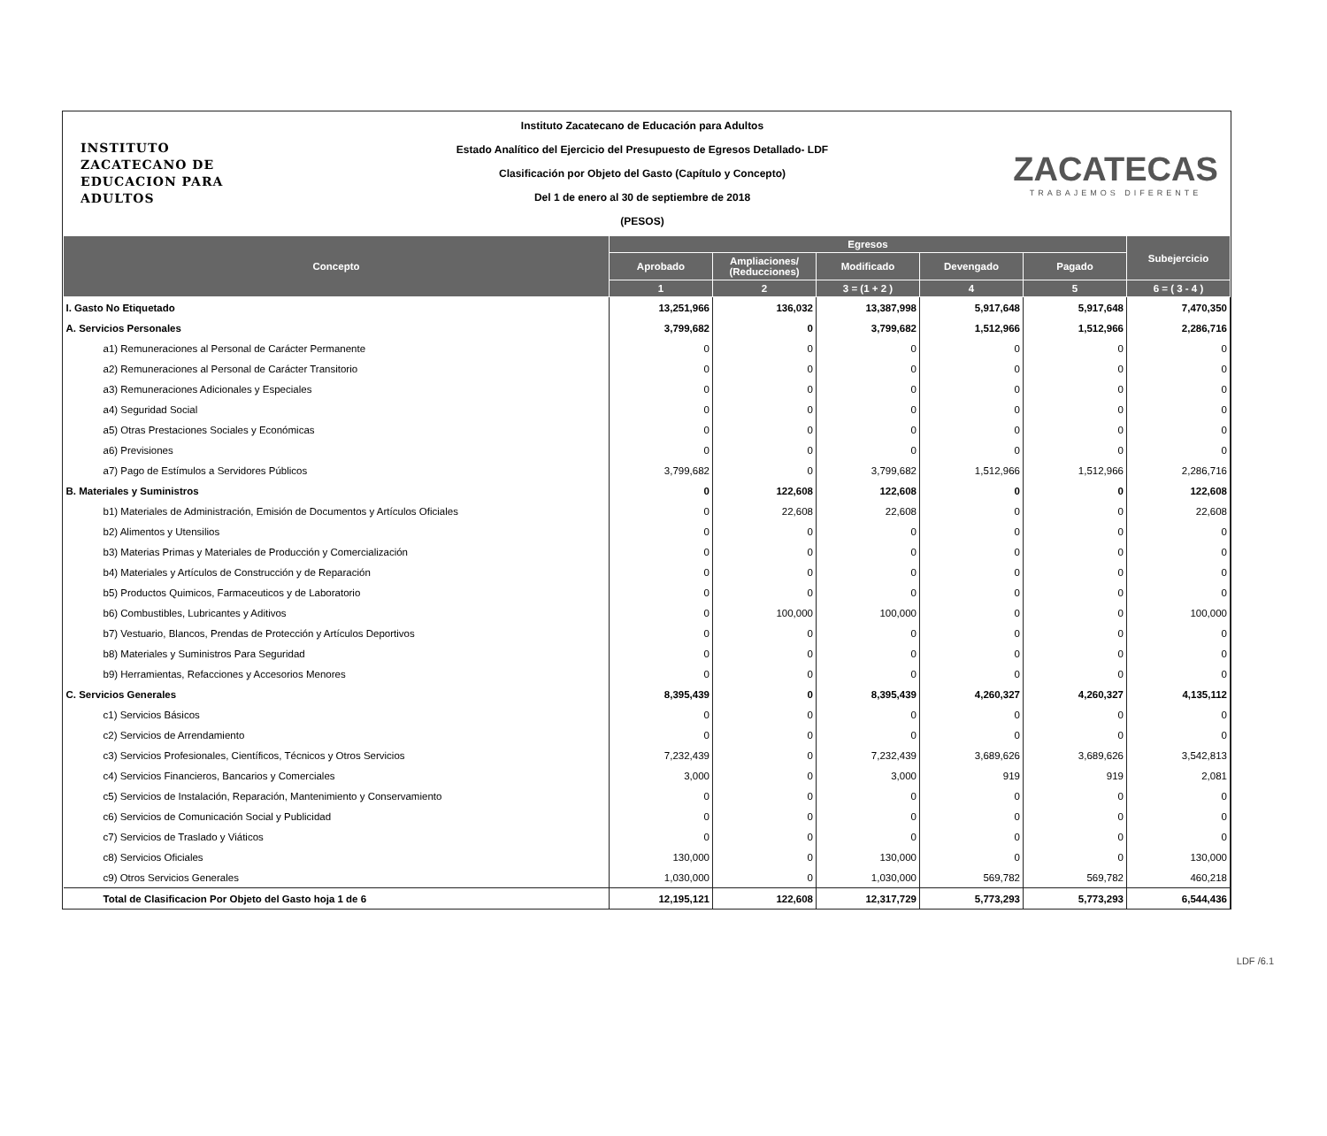INSTITUTO
ZACATECANO DE
EDUCACION PARA
ADULTOS
Instituto Zacatecano de Educación para Adultos
Estado Analítico del Ejercicio del Presupuesto de Egresos Detallado- LDF
Clasificación por Objeto del Gasto (Capítulo y Concepto)
Del 1 de enero al 30 de septiembre de 2018
(PESOS)
ZACATECAS
TRABAJEMOS DIFERENTE
| Concepto | Egresos | | | | | Subejercicio |
| --- | --- | --- | --- | --- | --- | --- |
| | Aprobado | Ampliaciones/ (Reducciones) | Modificado | Devengado | Pagado | |
| | 1 | 2 | 3 = (1 + 2 ) | 4 | 5 | 6 = ( 3 - 4 ) |
| I. Gasto No Etiquetado | 13,251,966 | 136,032 | 13,387,998 | 5,917,648 | 5,917,648 | 7,470,350 |
| A. Servicios Personales | 3,799,682 | 0 | 3,799,682 | 1,512,966 | 1,512,966 | 2,286,716 |
| a1) Remuneraciones al Personal de Carácter Permanente | 0 | 0 | 0 | 0 | 0 | 0 |
| a2) Remuneraciones al Personal de Carácter Transitorio | 0 | 0 | 0 | 0 | 0 | 0 |
| a3) Remuneraciones Adicionales y Especiales | 0 | 0 | 0 | 0 | 0 | 0 |
| a4) Seguridad Social | 0 | 0 | 0 | 0 | 0 | 0 |
| a5) Otras Prestaciones Sociales y Económicas | 0 | 0 | 0 | 0 | 0 | 0 |
| a6) Previsiones | 0 | 0 | 0 | 0 | 0 | 0 |
| a7) Pago de Estímulos a Servidores Públicos | 3,799,682 | 0 | 3,799,682 | 1,512,966 | 1,512,966 | 2,286,716 |
| B. Materiales y Suministros | 0 | 122,608 | 122,608 | 0 | 0 | 122,608 |
| b1) Materiales de Administración, Emisión de Documentos y Artículos Oficiales | 0 | 22,608 | 22,608 | 0 | 0 | 22,608 |
| b2) Alimentos y Utensilios | 0 | 0 | 0 | 0 | 0 | 0 |
| b3) Materias Primas y Materiales de Producción y Comercialización | 0 | 0 | 0 | 0 | 0 | 0 |
| b4) Materiales y Artículos de Construcción y de Reparación | 0 | 0 | 0 | 0 | 0 | 0 |
| b5) Productos Quimicos, Farmaceuticos y de Laboratorio | 0 | 0 | 0 | 0 | 0 | 0 |
| b6) Combustibles, Lubricantes y Aditivos | 0 | 100,000 | 100,000 | 0 | 0 | 100,000 |
| b7) Vestuario, Blancos, Prendas de Protección y Artículos Deportivos | 0 | 0 | 0 | 0 | 0 | 0 |
| b8) Materiales y Suministros Para Seguridad | 0 | 0 | 0 | 0 | 0 | 0 |
| b9) Herramientas, Refacciones y Accesorios Menores | 0 | 0 | 0 | 0 | 0 | 0 |
| C. Servicios Generales | 8,395,439 | 0 | 8,395,439 | 4,260,327 | 4,260,327 | 4,135,112 |
| c1) Servicios Básicos | 0 | 0 | 0 | 0 | 0 | 0 |
| c2) Servicios de Arrendamiento | 0 | 0 | 0 | 0 | 0 | 0 |
| c3) Servicios Profesionales, Científicos, Técnicos y Otros Servicios | 7,232,439 | 0 | 7,232,439 | 3,689,626 | 3,689,626 | 3,542,813 |
| c4) Servicios Financieros, Bancarios y Comerciales | 3,000 | 0 | 3,000 | 919 | 919 | 2,081 |
| c5) Servicios de Instalación, Reparación, Mantenimiento y Conservamiento | 0 | 0 | 0 | 0 | 0 | 0 |
| c6) Servicios de Comunicación Social y Publicidad | 0 | 0 | 0 | 0 | 0 | 0 |
| c7) Servicios de Traslado y Viáticos | 0 | 0 | 0 | 0 | 0 | 0 |
| c8) Servicios Oficiales | 130,000 | 0 | 130,000 | 0 | 0 | 130,000 |
| c9) Otros Servicios Generales | 1,030,000 | 0 | 1,030,000 | 569,782 | 569,782 | 460,218 |
| Total de Clasificacion Por Objeto del Gasto hoja 1 de 6 | 12,195,121 | 122,608 | 12,317,729 | 5,773,293 | 5,773,293 | 6,544,436 |
LDF /6.1